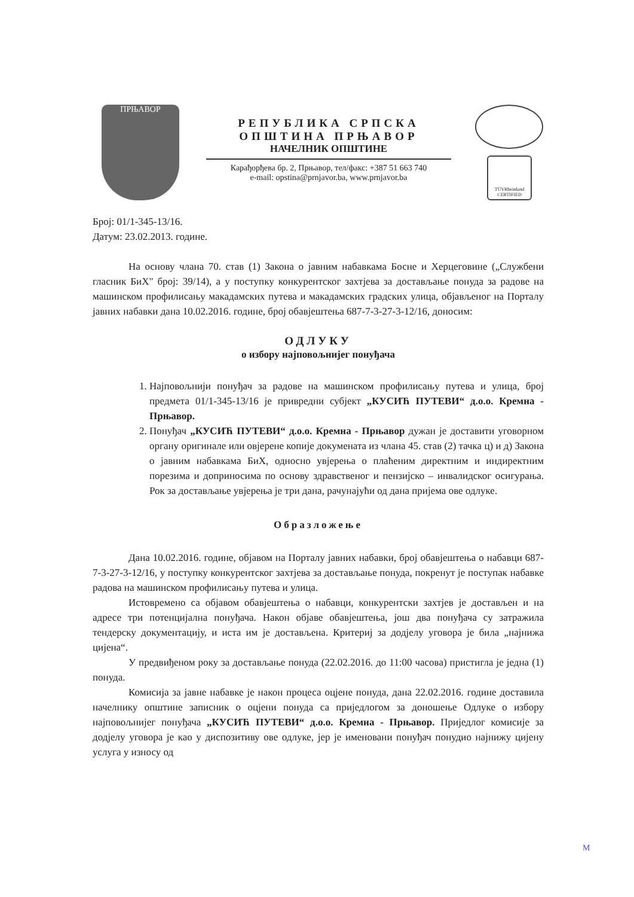ПРЊАВОР
РЕПУБЛИКА СРПСКА
ОПШТИНА ПРЊАВОР
НАЧЕЛНИК ОПШТИНЕ
Карађорђева бр. 2, Прњавор, тел/факс: +387 51 663 740
e-mail: opstina@prnjavor.ba, www.prnjavor.ba
TÜVRheinland CERTIFIED
Број: 01/1-345-13/16.
Датум: 23.02.2013. године.
На основу члана 70. став (1) Закона о јавним набавкама Босне и Херцеговине („Службени гласник БиХ" број: 39/14), а у поступку конкурентског захтјева за достављање понуда за радове на машинском профилисању макадамских путева и макадамских градских улица, објављеног на Порталу јавних набавки дана 10.02.2016. године, број обавјештења 687-7-3-27-3-12/16, доносим:
ОДЛУКУ
о избору најповољнијег понуђача
1. Најповољнији понуђач за радове на машинском профилисању путева и улица, број предмета 01/1-345-13/16 је привредни субјект „КУСИЋ ПУТЕВИ“ д.о.о. Кремна - Прњавор.
2. Понуђач „КУСИЋ ПУТЕВИ“ д.о.о. Кремна - Прњавор дужан је доставити уговорном органу оригинале или овјерене копије докумената из члана 45. став (2) тачка ц) и д) Закона о јавним набавкама БиХ, односно увјерења о плаћеним директним и индиректним порезима и доприносима по основу здравственог и пензијско – инвалидског осигурања. Рок за достављање увјерења је три дана, рачунајући од дана пријема ове одлуке.
Образложење
Дана 10.02.2016. године, објавом на Порталу јавних набавки, број обавјештења о набавци 687-7-3-27-3-12/16, у поступку конкурентског захтјева за достављање понуда, покренут је поступак набавке радова на машинском профилисању путева и улица.
Истовремено са објавом обавјештења о набавци, конкурентски захтјев је достављен и на адресе три потенцијална понуђача. Након објаве обавјештења, још два понуђача су затражила тендерску документацију, и иста им је достављена. Критериј за додјелу уговора је била „најнижа цијена“.
У предвиђеном року за достављање понуда (22.02.2016. до 11:00 часова) пристигла је једна (1) понуда.
Комисија за јавне набавке је након процеса оцјене понуда, дана 22.02.2016. године доставила начелнику општине записник о оцјени понуда са приједлогом за доношење Одлуке о избору најповољнијег понуђача „КУСИЋ ПУТЕВИ“ д.о.о. Кремна - Прњавор. Приједлог комисије за додјелу уговора је као у диспозитиву ове одлуке, јер је именовани понуђач понудио најнижу цијену услуга у износу од
M